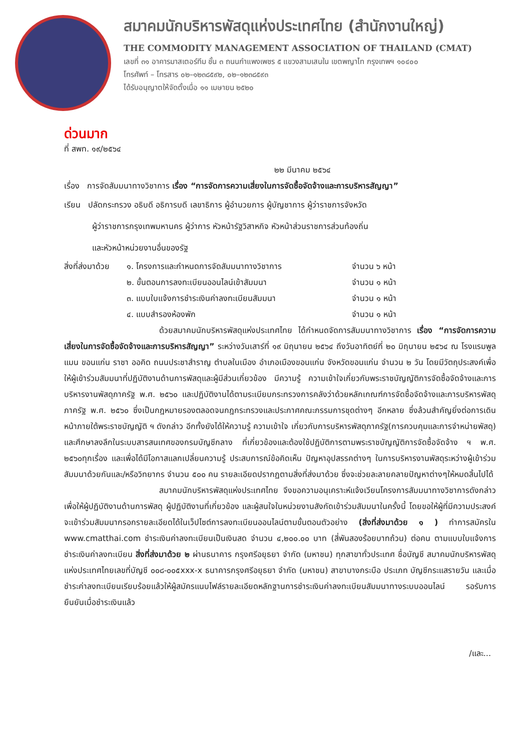สมาคมนักบริหารพัสดุแห่งประเทศไทย (สำนักงานใหญ่)
THE COMMODITY MANAGEMENT ASSOCIATION OF THAILAND (CMAT)
เลขที่ ๓๑ อาคารมาสเตอร์ทีม ชั้น ๓ ถนนกำแพงเพชร ๕ แขวงสามเสนใน เขตพญาไท กรุงเทพฯ ๑๐๔๐๐
โทรศัพท์ – โทรสาร ๐๒–๑๒๓๘๕๙๒, ๐๒–๑๒๓๘๕๙๓
ได้รับอนุญาตให้จัดตั้งเมื่อ ๑๑ เมษายน ๒๕๒๐
ด่วนมาก
ที่ สพท. ๑๙/๒๕๖๔
๒๒ มีนาคม ๒๕๖๔
เรื่อง การจัดสัมมนาทางวิชาการ เรื่อง “การจัดการความเสี่ยงในการจัดซื้อจัดจ้างและการบริหารสัญญา”
เรียน ปลัดกระทรวง อธิบดี อธิการบดี เลขาธิการ ผู้อำนวยการ ผู้บัญชาการ ผู้ว่าราชการจังหวัด
ผู้ว่าราชการกรุงเทพมหานคร ผู้ว่าการ หัวหน้ารัฐวิสาหกิจ หัวหน้าส่วนราชการส่วนท้องถิ่น
และหัวหน้าหน่วยงานอื่นของรัฐ
สิ่งที่ส่งมาด้วย
๑. โครงการและกำหนดการจัดสัมมนาทางวิชาการ
จำนวน ๖ หน้า
๒. ขั้นตอนการลงทะเบียนออนไลน์เข้าสัมมนา
จำนวน ๑ หน้า
๓. แบบใบแจ้งการชำระเงินค่าลงทะเบียนสัมมนา
จำนวน ๑ หน้า
๔. แบบสำรองห้องพัก
จำนวน ๑ หน้า
ด้วยสมาคมนักบริหารพัสดุแห่งประเทศไทย ได้กำหนดจัดการสัมมนาทางวิชาการ เรื่อง “การจัดการความเสี่ยงในการจัดซื้อจัดจ้างและการบริหารสัญญา” ระหว่างวันเสาร์ที่ ๑๙ มิถุนายน ๒๕๖๔ ถึงวันอาทิตย์ที่ ๒๐ มิถุนายน ๒๕๖๔ ณ โรงแรมพูลแมน ขอนแก่น ราชา ออคิด ถนนประชาสำราญ ตำบลในเมือง อำเภอเมืองขอนแก่น จังหวัดขอนแก่น จำนวน ๒ วัน โดยมีวัตถุประสงค์เพื่อให้ผู้เข้าร่วมสัมมนาที่ปฏิบัติงานด้านการพัสดุและผู้มีส่วนเกี่ยวข้อง มีความรู้ ความเข้าใจเกี่ยวกับพระราชบัญญัติการจัดซื้อจัดจ้างและการบริหารงานพัสดุภาครัฐ พ.ศ. ๒๕๖๐ และปฏิบัติงานได้ตามระเบียบกระทรวงการคลังว่าด้วยหลักเกณฑ์การจัดซื้อจัดจ้างและการบริหารพัสดุภาครัฐ พ.ศ. ๒๕๖๐ ซึ่งเป็นกฎหมายรองตลอดจนกฎกระทรวงและประกาศคณะกรรมการชุดต่างๆ อีกหลาย ซึ่งล้วนสำคัญยิ่งต่อการเดินหน้าภายใต้พระราชบัญญัติ ฯ ดังกล่าว อีกทั้งยังได้ให้ความรู้ ความเข้าใจ เกี่ยวกับการบริหารพัสดุภาครัฐ(การควบคุมและการจำหน่ายพัสดุ) และศึกษาลงลึกในระบบสารสนเทศของกรมบัญชีกลาง ที่เกี่ยวข้องและต้องใช้ปฏิบัติการตามพระราชบัญญัติการจัดซื้อจัดจ้าง ฯ พ.ศ. ๒๕๖๐ทุกเรื่อง และเพื่อได้มีโอกาสแลกเปลี่ยนความรู้ ประสบการณ์ข้อคิดเห็น ปัญหาอุปสรรคต่างๆ ในการบริหารงานพัสดุระหว่างผู้เข้าร่วมสัมมนาด้วยกันและ/หรือวิทยากร จำนวน ๕๐๐ คน รายละเอียดปรากฏตามสิ่งที่ส่งมาด้วย ซึ่งจะช่วยละลายคลายปัญหาต่างๆให้หมดสิ้นไปได้
สมาคมนักบริหารพัสดุแห่งประเทศไทย จึงขอความอนุเคราะห์แจ้งเวียนโครงการสัมมนาทางวิชาการดังกล่าว เพื่อให้ผู้ปฏิบัติงานด้านการพัสดุ ผู้ปฏิบัติงานที่เกี่ยวข้อง และผู้สนใจในหน่วยงานสังกัดเข้าร่วมสัมมนาในครั้งนี้ โดยขอให้ผู้ที่มีความประสงค์จะเข้าร่วมสัมมนากรอกรายละเอียดได้ในเว็ปไซต์การลงทะเบียนออนไลน์ตามขั้นตอนตัวอย่าง (สิ่งที่ส่งมาด้วย ๑ ) ทำการสมัครใน www.cmatthai.com ชำระเงินค่าลงทะเบียนเป็นเงินสด จำนวน ๔,๒๐๐.๐๐ บาท (สี่พันสองร้อยบาทถ้วน) ต่อคน ตามแบบใบแจ้งการชำระเงินค่าลงทะเบียน สิ่งที่ส่งมาด้วย ๒ ผ่านธนาคาร กรุงศรีอยุธยา จำกัด (มหาชน) ทุกสาขาทั่วประเทศ ชื่อบัญชี สมาคมนักบริหารพัสดุแห่งประเทศไทยเลขที่บัญชี ๐๐๘-๐๐๕xxx-x ธนาคารกรุงศรีอยุธยา จำกัด (มหาชน) สาขาบางกระบือ ประเภท บัญชีกระแสรายวัน และเมื่อชำระค่าลงทะเบียนเรียบร้อยแล้วให้ผู้สมัครแนบไฟล์รายละเอียดหลักฐานการชำระเงินค่าลงทะเบียนสัมมนาทางระบบออนไลน์ รอรับการยืนยันเมื่อชำระเงินแล้ว
/และ...